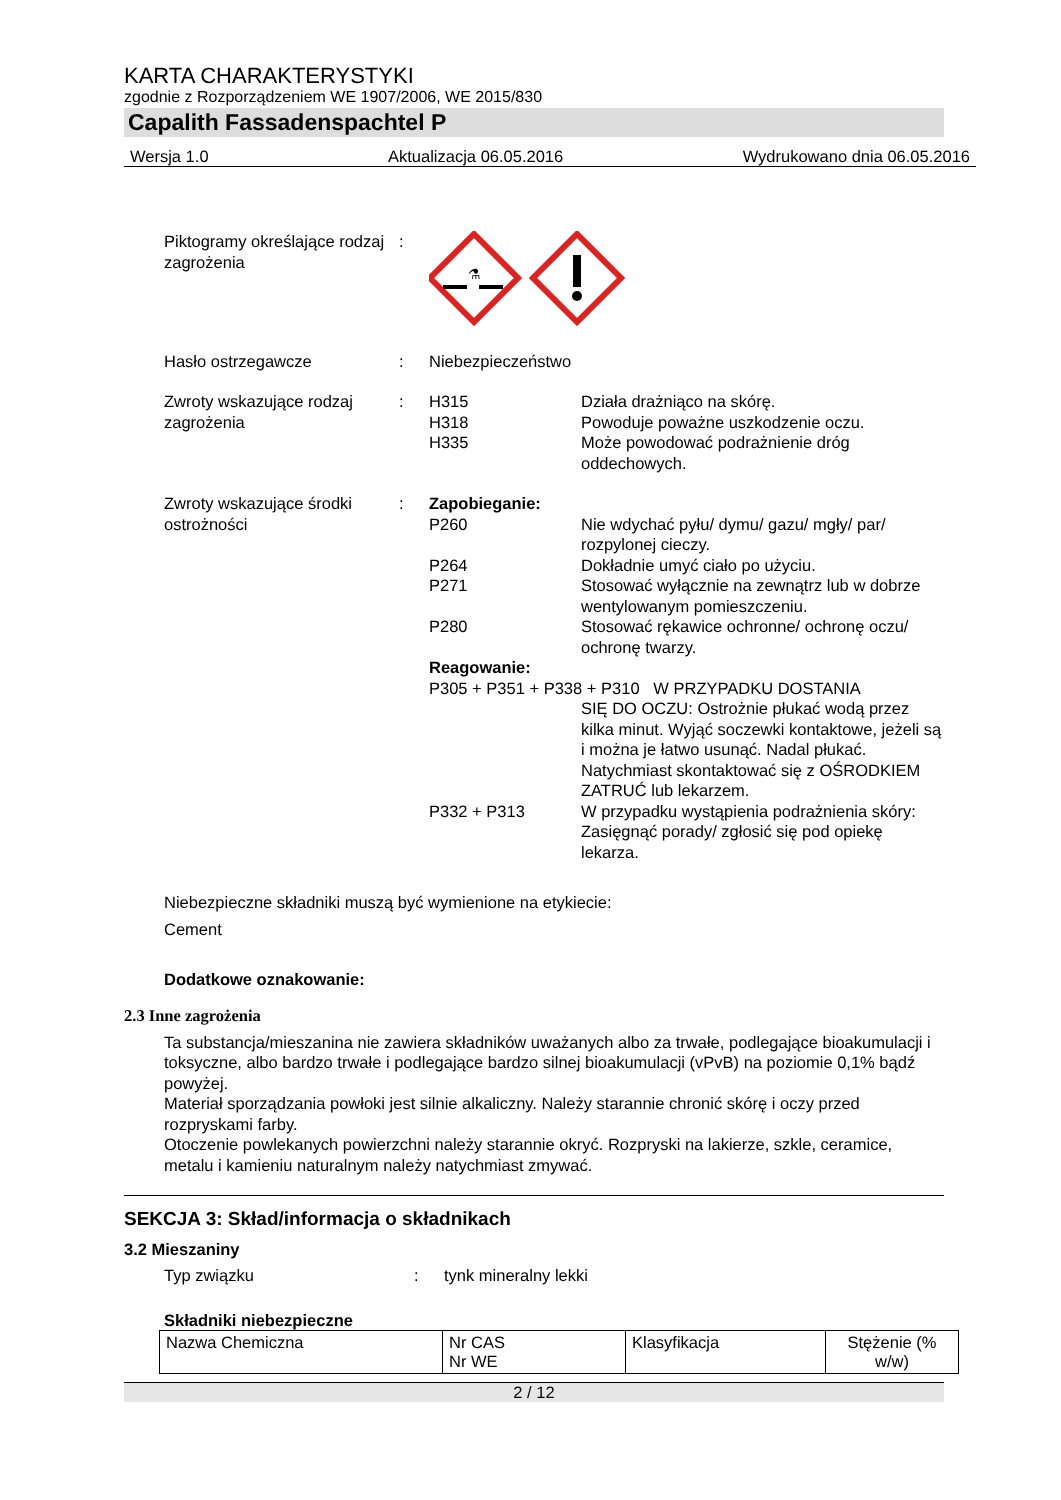KARTA CHARAKTERYSTYKI
zgodnie z Rozporządzeniem WE 1907/2006, WE 2015/830
Capalith Fassadenspachtel P
Wersja 1.0 Aktualizacja 06.05.2016 Wydrukowano dnia 06.05.2016
Piktogramy określające rodzaj zagrożenia
:
⚗
Hasło ostrzegawcze : Niebezpieczeństwo
Zwroty wskazujące rodzaj zagrożenia
: H315 Działa drażniąco na skórę.
H318 Powoduje poważne uszkodzenie oczu.
H335 Może powodować podrażnienie dróg oddechowych.
Zwroty wskazujące środki ostrożności
: Zapobieganie:
P260 Nie wdychać pyłu/ dymu/ gazu/ mgły/ par/ rozpylonej cieczy.
P264 Dokładnie umyć ciało po użyciu.
P271 Stosować wyłącznie na zewnątrz lub w dobrze wentylowanym pomieszczeniu.
P280 Stosować rękawice ochronne/ ochronę oczu/ ochronę twarzy.
Reagowanie:
P305 + P351 + P338 + P310 W PRZYPADKU DOSTANIA
SIĘ DO OCZU: Ostrożnie płukać wodą przez kilka minut. Wyjąć soczewki kontaktowe, jeżeli są i można je łatwo usunąć. Nadal płukać. Natychmiast skontaktować się z OŚRODKIEM ZATRUĆ lub lekarzem.
P332 + P313 W przypadku wystąpienia podrażnienia skóry: Zasięgnąć porady/ zgłosić się pod opiekę lekarza.
Niebezpieczne składniki muszą być wymienione na etykiecie:
Cement
Dodatkowe oznakowanie:
2.3 Inne zagrożenia
Ta substancja/mieszanina nie zawiera składników uważanych albo za trwałe, podlegające bioakumulacji i toksyczne, albo bardzo trwałe i podlegające bardzo silnej bioakumulacji (vPvB) na poziomie 0,1% bądź powyżej.
Materiał sporządzania powłoki jest silnie alkaliczny. Należy starannie chronić skórę i oczy przed rozpryskami farby.
Otoczenie powlekanych powierzchni należy starannie okryć. Rozpryski na lakierze, szkle, ceramice, metalu i kamieniu naturalnym należy natychmiast zmywać.
SEKCJA 3: Skład/informacja o składnikach
3.2 Mieszaniny
Typ związku : tynk mineralny lekki
Składniki niebezpieczne
| Nazwa Chemiczna | Nr CAS Nr WE | Klasyfikacja | Stężenie (% w/w) |
2 / 12